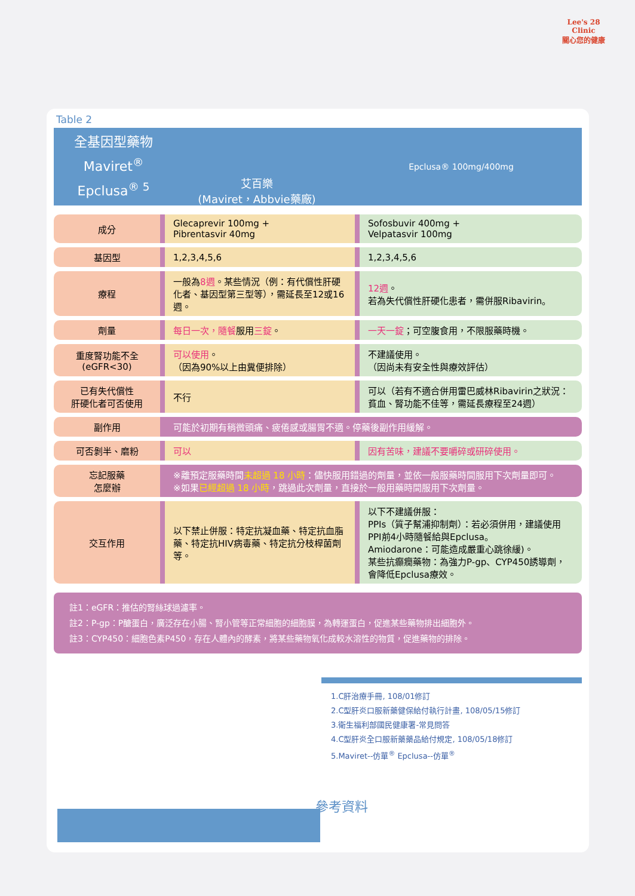Lee's 28
Clinic
關心您的健康
Table 2
全基因型藥物
Maviret<sup>®</sup>
Epclusa<sup>® 5</sup>
艾百樂
(Maviret，Abbvie藥廠)
Epclusa® 100mg/400mg
| 成分 | Glecaprevir 100mg + Pibrentasvir 40mg | Sofosbuvir 400mg + Velpatasvir 100mg |
| 基因型 | 1,2,3,4,5,6 | 1,2,3,4,5,6 |
| 療程 | 一般為 8週 。某些情況（例：有代償性肝硬化者、基因型第三型等），需延長至12或16週。 | 12週 。 若為失代償性肝硬化患者，需併服Ribavirin。 |
| 劑量 | 每日一次，隨餐 服用 三錠 。 | 一天一錠 ；可空腹食用，不限服藥時機。 |
| 重度腎功能不全 (eGFR<30) | 可以使用 。 （因為90%以上由糞便排除） | 不建議使用。 （因尚未有安全性與療效評估） |
| 已有失代償性 肝硬化者可否使用 | 不行 | 可以（若有不適合併用雷巴威林Ribavirin之狀況：貧血、腎功能不佳等，需延長療程至24週） |
| 副作用 | 可能於初期有稍微頭痛、疲倦感或腸胃不適。停藥後副作用緩解。 | |
| 可否剝半、磨粉 | 可以 | 因有苦味，建議不要嚼碎或研碎使用。 |
| 忘記服藥 怎麼辦 | ※離預定服藥時間 未超過 18 小時 ：儘快服用錯過的劑量，並依一般服藥時間服用下次劑量即可。 ※如果 已經超過 18 小時 ，跳過此次劑量，直接於一般用藥時間服用下次劑量。 | |
| 交互作用 | 以下禁止併服：特定抗凝血藥、特定抗血脂藥、特定抗HIV病毒藥、特定抗分枝桿菌劑等。 | 以下不建議併服： PPIs（質子幫浦抑制劑）：若必須併用，建議使用PPI前4小時隨餐給與Epclusa。 Amiodarone：可能造成嚴重心跳徐緩)。 某些抗癲癇藥物：為強力P-gp、CYP450誘導劑，會降低Epclusa療效。 |
註1：eGFR：推估的腎絲球過濾率。
註2：P-gp：P醣蛋白，廣泛存在小腸、腎小管等正常細胞的細胞膜，為轉運蛋白，促進某些藥物排出細胞外。
註3：CYP450：細胞色素P450，存在人體內的酵素，將某些藥物氧化成較水溶性的物質，促進藥物的排除。
1.C肝治療手冊, 108/01修訂
2.C型肝炎口服新藥健保給付執行計畫, 108/05/15修訂
3.衛生福利部國民健康署-常見問答
4.C型肝炎全口服新藥藥品給付規定, 108/05/18修訂
5.Maviret--仿單<sup>®</sup> Epclusa--仿單<sup>®</sup>
參考資料